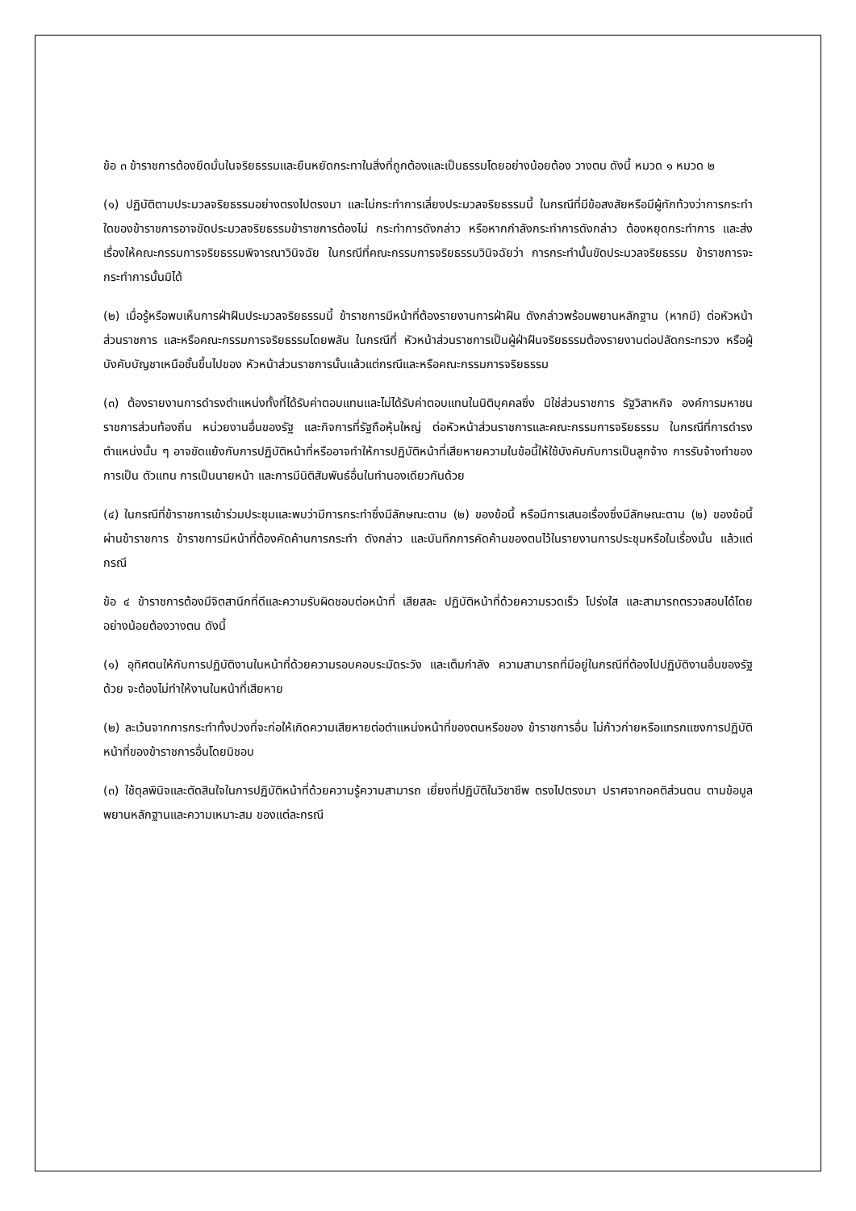ข้อ ๓ ข้าราชการต้องยึดมั่นในจริยธรรมและยืนหยัดกระทาในสิ่งที่ถูกต้องและเป็นธรรมโดยอย่างน้อยต้อง วางตน ดังนี้ หมวด ๑ หมวด ๒
(๑) ปฏิบัติตามประมวลจริยธรรมอย่างตรงไปตรงมา และไม่กระทำการเลี่ยงประมวลจริยธรรมนี้ ในกรณีที่มีข้อสงสัยหรือมีผู้ทักท้วงว่าการกระทำใดของข้าราชการอาจขัดประมวลจริยธรรมข้าราชการต้องไม่ กระทำการดังกล่าว หรือหากกำลังกระทำการดังกล่าว ต้องหยุดกระทำการ และส่งเรื่องให้คณะกรรมการจริยธรรมพิจารณาวินิจฉัย ในกรณีที่คณะกรรมการจริยธรรมวินิจฉัยว่า การกระทำนั้นขัดประมวลจริยธรรม ข้าราชการจะ กระทำการนั้นมิได้
(๒) เมื่อรู้หรือพบเห็นการฝ่าฝืนประมวลจริยธรรมนี้ ข้าราชการมีหน้าที่ต้องรายงานการฝ่าฝืน ดังกล่าวพร้อมพยานหลักฐาน (หากมี) ต่อหัวหน้าส่วนราชการ และหรือคณะกรรมการจริยธรรมโดยพลัน ในกรณีที่ หัวหน้าส่วนราชการเป็นผู้ฝ่าฝืนจริยธรรมต้องรายงานต่อปลัดกระทรวง หรือผู้บังคับบัญชาเหนือชั้นขึ้นไปของ หัวหน้าส่วนราชการนั้นแล้วแต่กรณีและหรือคณะกรรมการจริยธรรม
(๓) ต้องรายงานการดำรงตำแหน่งทั้งที่ได้รับค่าตอบแทนและไม่ได้รับค่าตอบแทนในนิติบุคคลซึ่ง มิใช่ส่วนราชการ รัฐวิสาหกิจ องค์การมหาชน ราชการส่วนท้องถิ่น หน่วยงานอื่นของรัฐ และกิจการที่รัฐถือหุ้นใหญ่ ต่อหัวหน้าส่วนราชการและคณะกรรมการจริยธรรม ในกรณีที่การดำรงตำแหน่งนั้น ๆ อาจขัดแย้งกับการปฏิบัติหน้าที่หรืออาจทำให้การปฏิบัติหน้าที่เสียหายความในข้อนี้ให้ใช้บังคับกับการเป็นลูกจ้าง การรับจ้างทำของการเป็น ตัวแทน การเป็นนายหน้า และการมีนิติสัมพันธ์อื่นในทำนองเดียวกันด้วย
(๔) ในกรณีที่ข้าราชการเข้าร่วมประชุมและพบว่ามีการกระทำซึ่งมีลักษณะตาม (๒) ของข้อนี้ หรือมีการเสนอเรื่องซึ่งมีลักษณะตาม (๒) ของข้อนี้ผ่านข้าราชการ ข้าราชการมีหน้าที่ต้องคัดค้านการกระทำ ดังกล่าว และบันทึกการคัดค้านของตนไว้ในรายงานการประชุมหรือในเรื่องนั้น แล้วแต่กรณี
ข้อ ๔ ข้าราชการต้องมีจิตสานึกที่ดีและความรับผิดชอบต่อหน้าที่ เสียสละ ปฏิบัติหน้าที่ด้วยความรวดเร็ว โปร่งใส และสามารถตรวจสอบได้โดยอย่างน้อยต้องวางตน ดังนี้
(๑) อุทิศตนให้กับการปฏิบัติงานในหน้าที่ด้วยความรอบคอบระมัดระวัง และเต็มกำลัง ความสามารถที่มีอยู่ในกรณีที่ต้องไปปฏิบัติงานอื่นของรัฐด้วย จะต้องไม่ทำให้งานในหน้าที่เสียหาย
(๒) ละเว้นจากการกระทำทั้งปวงที่จะก่อให้เกิดความเสียหายต่อตำแหน่งหน้าที่ของตนหรือของ ข้าราชการอื่น ไม่ก้าวก่ายหรือแทรกแซงการปฏิบัติหน้าที่ของข้าราชการอื่นโดยมิชอบ
(๓) ใช้ดุลพินิจและตัดสินใจในการปฏิบัติหน้าที่ด้วยความรู้ความสามารถ เยี่ยงที่ปฏิบัติในวิชาชีพ ตรงไปตรงมา ปราศจากอคติส่วนตน ตามข้อมูลพยานหลักฐานและความเหมาะสม ของแต่ละกรณี